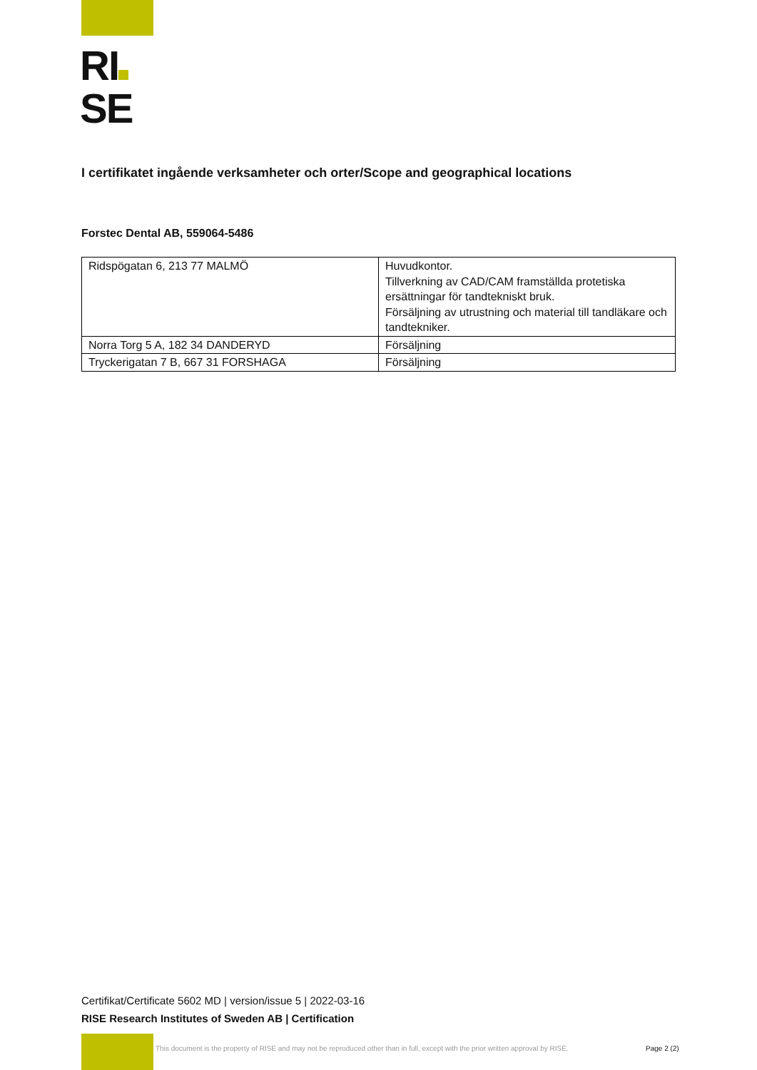RI
SE
I certifikatet ingående verksamheter och orter/Scope and geographical locations
Forstec Dental AB, 559064-5486
| Ridspögatan 6, 213 77 MALMÖ | Huvudkontor. Tillverkning av CAD/CAM framställda protetiska ersättningar för tandtekniskt bruk. Försäljning av utrustning och material till tandläkare och tandtekniker. |
| Norra Torg 5 A, 182 34 DANDERYD | Försäljning |
| Tryckerigatan 7 B, 667 31 FORSHAGA | Försäljning |
Certifikat/Certificate 5602 MD | version/issue 5 | 2022-03-16
RISE Research Institutes of Sweden AB | Certification
This document is the property of RISE and may not be reproduced other than in full, except with the prior written approval by RISE.
Page 2 (2)